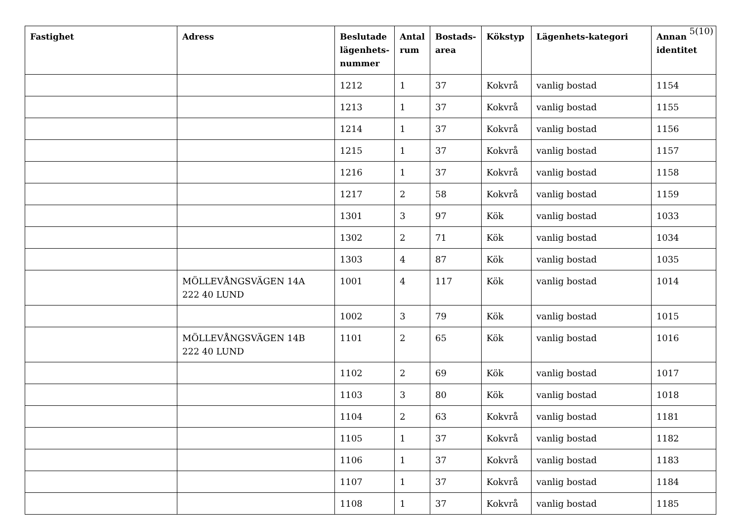5(10)
| Fastighet | Adress | Beslutade lägenhets-nummer | Antal rum | Bostads-area | Kökstyp | Lägenhets-kategori | Annan identitet |
| --- | --- | --- | --- | --- | --- | --- | --- |
| | | 1212 | 1 | 37 | Kokvrå | vanlig bostad | 1154 |
| | | 1213 | 1 | 37 | Kokvrå | vanlig bostad | 1155 |
| | | 1214 | 1 | 37 | Kokvrå | vanlig bostad | 1156 |
| | | 1215 | 1 | 37 | Kokvrå | vanlig bostad | 1157 |
| | | 1216 | 1 | 37 | Kokvrå | vanlig bostad | 1158 |
| | | 1217 | 2 | 58 | Kokvrå | vanlig bostad | 1159 |
| | | 1301 | 3 | 97 | Kök | vanlig bostad | 1033 |
| | | 1302 | 2 | 71 | Kök | vanlig bostad | 1034 |
| | | 1303 | 4 | 87 | Kök | vanlig bostad | 1035 |
| | MÖLLEVÅNGSVÄGEN 14A 222 40 LUND | 1001 | 4 | 117 | Kök | vanlig bostad | 1014 |
| | | 1002 | 3 | 79 | Kök | vanlig bostad | 1015 |
| | MÖLLEVÅNGSVÄGEN 14B 222 40 LUND | 1101 | 2 | 65 | Kök | vanlig bostad | 1016 |
| | | 1102 | 2 | 69 | Kök | vanlig bostad | 1017 |
| | | 1103 | 3 | 80 | Kök | vanlig bostad | 1018 |
| | | 1104 | 2 | 63 | Kokvrå | vanlig bostad | 1181 |
| | | 1105 | 1 | 37 | Kokvrå | vanlig bostad | 1182 |
| | | 1106 | 1 | 37 | Kokvrå | vanlig bostad | 1183 |
| | | 1107 | 1 | 37 | Kokvrå | vanlig bostad | 1184 |
| | | 1108 | 1 | 37 | Kokvrå | vanlig bostad | 1185 |